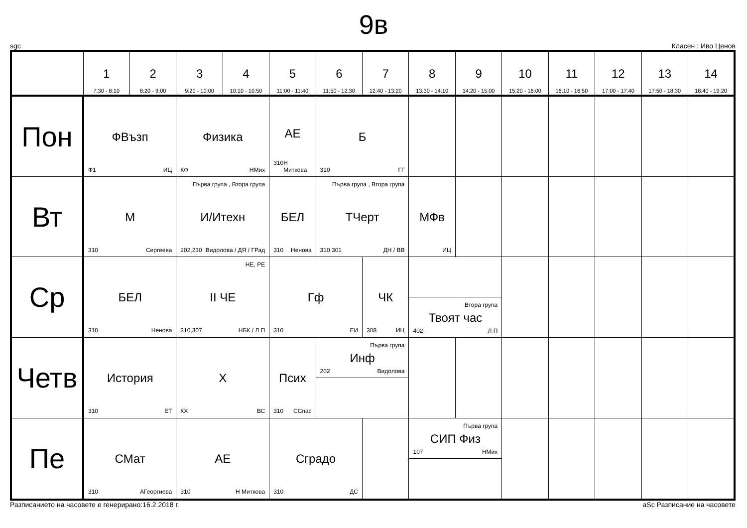9в
sgc Класен : Иво Ценов
| | 1 7:30 - 8:10 | 2 8:20 - 9:00 | 3 9:20 - 10:00 | 4 10:10 - 10:50 | 5 11:00 - 11:40 | 6 11:50 - 12:30 | 7 12:40 - 13:20 | 8 13:30 - 14:10 | 9 14:20 - 15:00 | 10 15:20 - 16:00 | 11 16:10 - 16:50 | 12 17:00 - 17:40 | 13 17:50 - 18:30 | 14 18:40 - 19:20 |
| --- | --- | --- | --- | --- | --- | --- | --- | --- | --- | --- | --- | --- | --- | --- |
| Пон | ФВъзп Ф1 ИЦ | | Физика КФ НМих | | АЕ 310 Н Миткова | Б 310 ГГ | | | | | | | | |
| Вт | М 310 Сергеева | | Първа група , Втора група И/Итехн 202,230 Видолова / ДЯ / ГРад | | БЕЛ 310 Ненова | Първа група , Втора група ТЧерт 310,301 ДН / ВВ | | МФв ИЦ | | | | | | |
| Ср | БЕЛ 310 Ненова | | НЕ, РЕ II ЧЕ 310,307 НБК / Л П | | Гф 310 ЕИ | | ЧК 308 ИЦ | Втора група Твоят час 402 Л П | | | | | | |
| Четв | История 310 ЕТ | | Х КХ ВС | | Псих 310 ССпас | Първа група Инф 202 Видолова | | | | | | | | |
| Пе | СМат 310 АГеоргиева | | АЕ 310 Н Миткова | | Сградо 310 ДС | | | Първа група СИП Физ 107 НМих | | | | | | |
Разписанието на часовете е генерирано:16.2.2018 г. aSc Разписание на часовете